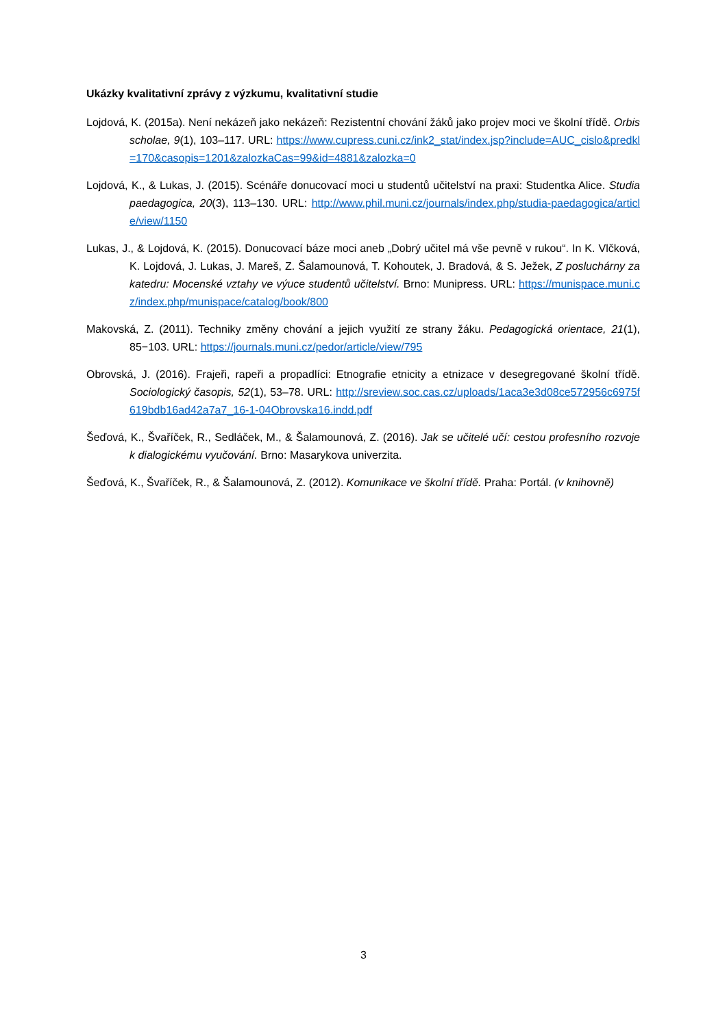Ukázky kvalitativní zprávy z výzkumu, kvalitativní studie
Lojdová, K. (2015a). Není nekázeň jako nekázeň: Rezistentní chování žáků jako projev moci ve školní třídě. Orbis scholae, 9(1), 103–117. URL: https://www.cupress.cuni.cz/ink2_stat/index.jsp?include=AUC_cislo&predkl=170&casopis=1201&zalozkaCas=99&id=4881&zalozka=0
Lojdová, K., & Lukas, J. (2015). Scénáře donucovací moci u studentů učitelství na praxi: Studentka Alice. Studia paedagogica, 20(3), 113–130. URL: http://www.phil.muni.cz/journals/index.php/studia-paedagogica/article/view/1150
Lukas, J., & Lojdová, K. (2015). Donucovací báze moci aneb „Dobrý učitel má vše pevně v rukou“. In K. Vlčková, K. Lojdová, J. Lukas, J. Mareš, Z. Šalamounová, T. Kohoutek, J. Bradová, & S. Ježek, Z posluchárny za katedru: Mocenské vztahy ve výuce studentů učitelství. Brno: Munipress. URL: https://munispace.muni.cz/index.php/munispace/catalog/book/800
Makovská, Z. (2011). Techniky změny chování a jejich využití ze strany žáku. Pedagogická orientace, 21(1), 85−103. URL: https://journals.muni.cz/pedor/article/view/795
Obrovská, J. (2016). Frajeři, rapeři a propadlíci: Etnografie etnicity a etnizace v desegregované školní třídě. Sociologický časopis, 52(1), 53–78. URL: http://sreview.soc.cas.cz/uploads/1aca3e3d08ce572956c6975f619bdb16ad42a7a7_16-1-04Obrovska16.indd.pdf
Šeďová, K., Švaříček, R., Sedláček, M., & Šalamounová, Z. (2016). Jak se učitelé učí: cestou profesního rozvoje k dialogickému vyučování. Brno: Masarykova univerzita.
Šeďová, K., Švaříček, R., & Šalamounová, Z. (2012). Komunikace ve školní třídě. Praha: Portál. (v knihovně)
3